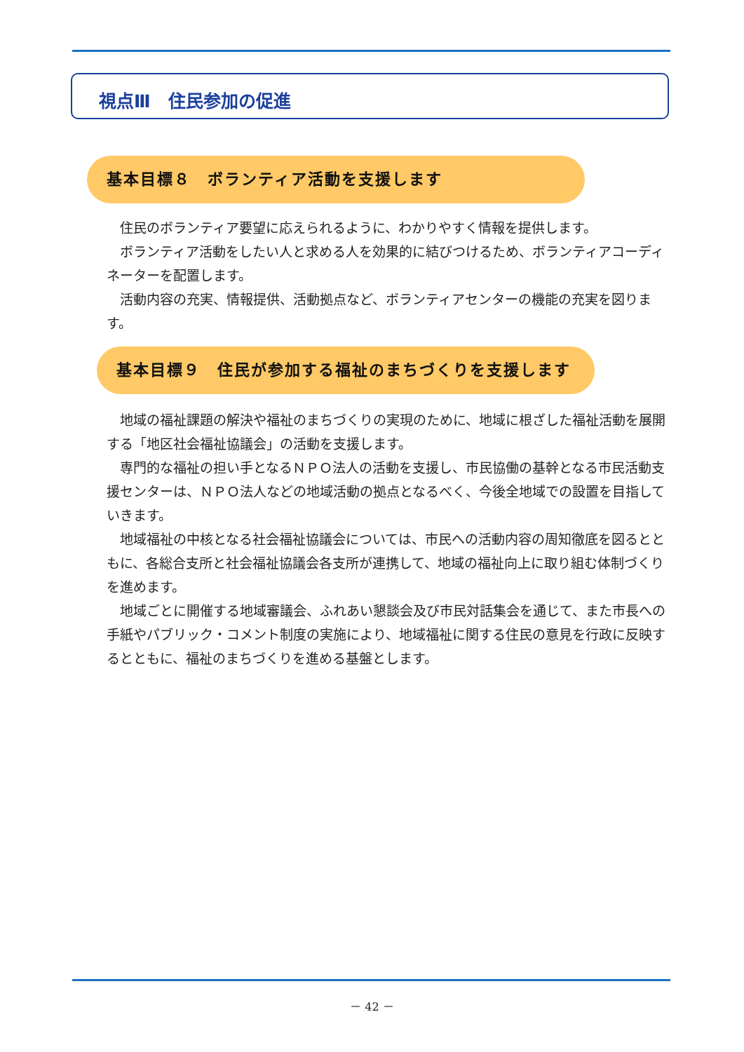視点Ⅲ　住民参加の促進
基本目標８　ボランティア活動を支援します
住民のボランティア要望に応えられるように、わかりやすく情報を提供します。
ボランティア活動をしたい人と求める人を効果的に結びつけるため、ボランティアコーディネーターを配置します。
活動内容の充実、情報提供、活動拠点など、ボランティアセンターの機能の充実を図ります。
基本目標９　住民が参加する福祉のまちづくりを支援します
地域の福祉課題の解決や福祉のまちづくりの実現のために、地域に根ざした福祉活動を展開する「地区社会福祉協議会」の活動を支援します。
専門的な福祉の担い手となるＮＰＯ法人の活動を支援し、市民協働の基幹となる市民活動支援センターは、ＮＰＯ法人などの地域活動の拠点となるべく、今後全地域での設置を目指していきます。
地域福祉の中核となる社会福祉協議会については、市民への活動内容の周知徹底を図るとともに、各総合支所と社会福祉協議会各支所が連携して、地域の福祉向上に取り組む体制づくりを進めます。
地域ごとに開催する地域審議会、ふれあい懇談会及び市民対話集会を通じて、また市長への手紙やパブリック・コメント制度の実施により、地域福祉に関する住民の意見を行政に反映するとともに、福祉のまちづくりを進める基盤とします。
－ 42 －